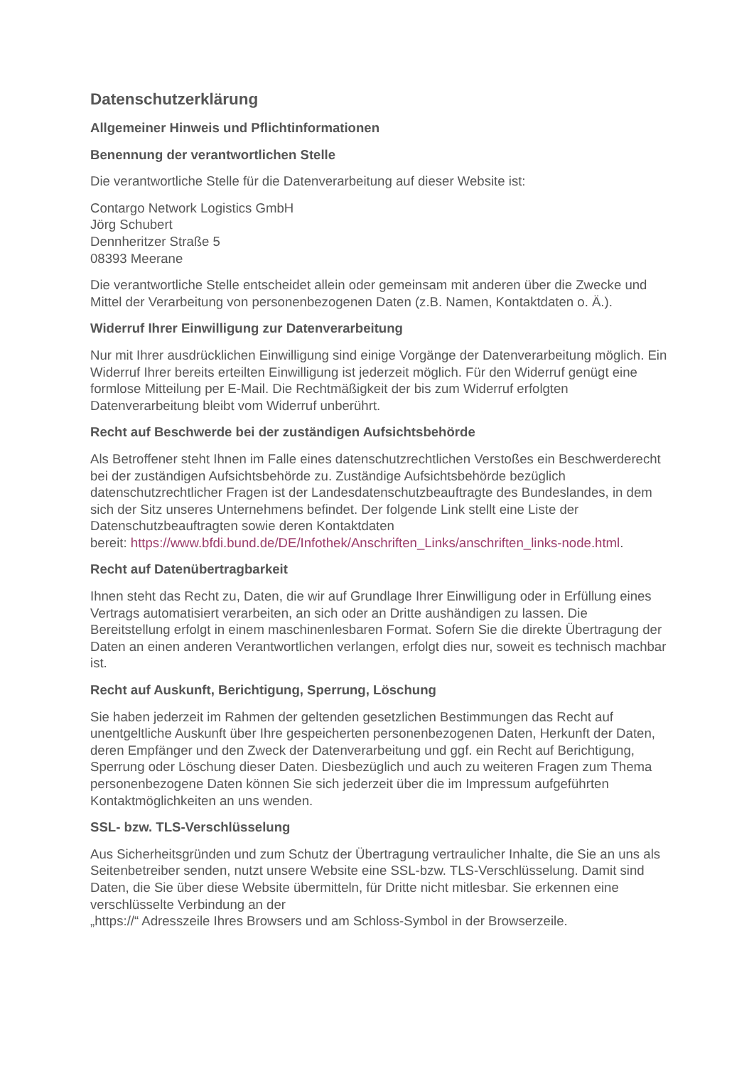Datenschutzerklärung
Allgemeiner Hinweis und Pflichtinformationen
Benennung der verantwortlichen Stelle
Die verantwortliche Stelle für die Datenverarbeitung auf dieser Website ist:
Contargo Network Logistics GmbH
Jörg Schubert
Dennheritzer Straße 5
08393 Meerane
Die verantwortliche Stelle entscheidet allein oder gemeinsam mit anderen über die Zwecke und Mittel der Verarbeitung von personenbezogenen Daten (z.B. Namen, Kontaktdaten o. Ä.).
Widerruf Ihrer Einwilligung zur Datenverarbeitung
Nur mit Ihrer ausdrücklichen Einwilligung sind einige Vorgänge der Datenverarbeitung möglich. Ein Widerruf Ihrer bereits erteilten Einwilligung ist jederzeit möglich. Für den Widerruf genügt eine formlose Mitteilung per E-Mail. Die Rechtmäßigkeit der bis zum Widerruf erfolgten Datenverarbeitung bleibt vom Widerruf unberührt.
Recht auf Beschwerde bei der zuständigen Aufsichtsbehörde
Als Betroffener steht Ihnen im Falle eines datenschutzrechtlichen Verstoßes ein Beschwerderecht bei der zuständigen Aufsichtsbehörde zu. Zuständige Aufsichtsbehörde bezüglich datenschutzrechtlicher Fragen ist der Landesdatenschutzbeauftragte des Bundeslandes, in dem sich der Sitz unseres Unternehmens befindet. Der folgende Link stellt eine Liste der Datenschutzbeauftragten sowie deren Kontaktdaten
bereit: https://www.bfdi.bund.de/DE/Infothek/Anschriften_Links/anschriften_links-node.html.
Recht auf Datenübertragbarkeit
Ihnen steht das Recht zu, Daten, die wir auf Grundlage Ihrer Einwilligung oder in Erfüllung eines Vertrags automatisiert verarbeiten, an sich oder an Dritte aushändigen zu lassen. Die Bereitstellung erfolgt in einem maschinenlesbaren Format. Sofern Sie die direkte Übertragung der Daten an einen anderen Verantwortlichen verlangen, erfolgt dies nur, soweit es technisch machbar ist.
Recht auf Auskunft, Berichtigung, Sperrung, Löschung
Sie haben jederzeit im Rahmen der geltenden gesetzlichen Bestimmungen das Recht auf unentgeltliche Auskunft über Ihre gespeicherten personenbezogenen Daten, Herkunft der Daten, deren Empfänger und den Zweck der Datenverarbeitung und ggf. ein Recht auf Berichtigung, Sperrung oder Löschung dieser Daten. Diesbezüglich und auch zu weiteren Fragen zum Thema personenbezogene Daten können Sie sich jederzeit über die im Impressum aufgeführten Kontaktmöglichkeiten an uns wenden.
SSL- bzw. TLS-Verschlüsselung
Aus Sicherheitsgründen und zum Schutz der Übertragung vertraulicher Inhalte, die Sie an uns als Seitenbetreiber senden, nutzt unsere Website eine SSL-bzw. TLS-Verschlüsselung. Damit sind Daten, die Sie über diese Website übermitteln, für Dritte nicht mitlesbar. Sie erkennen eine verschlüsselte Verbindung an der
„https://“ Adresszeile Ihres Browsers und am Schloss-Symbol in der Browserzeile.